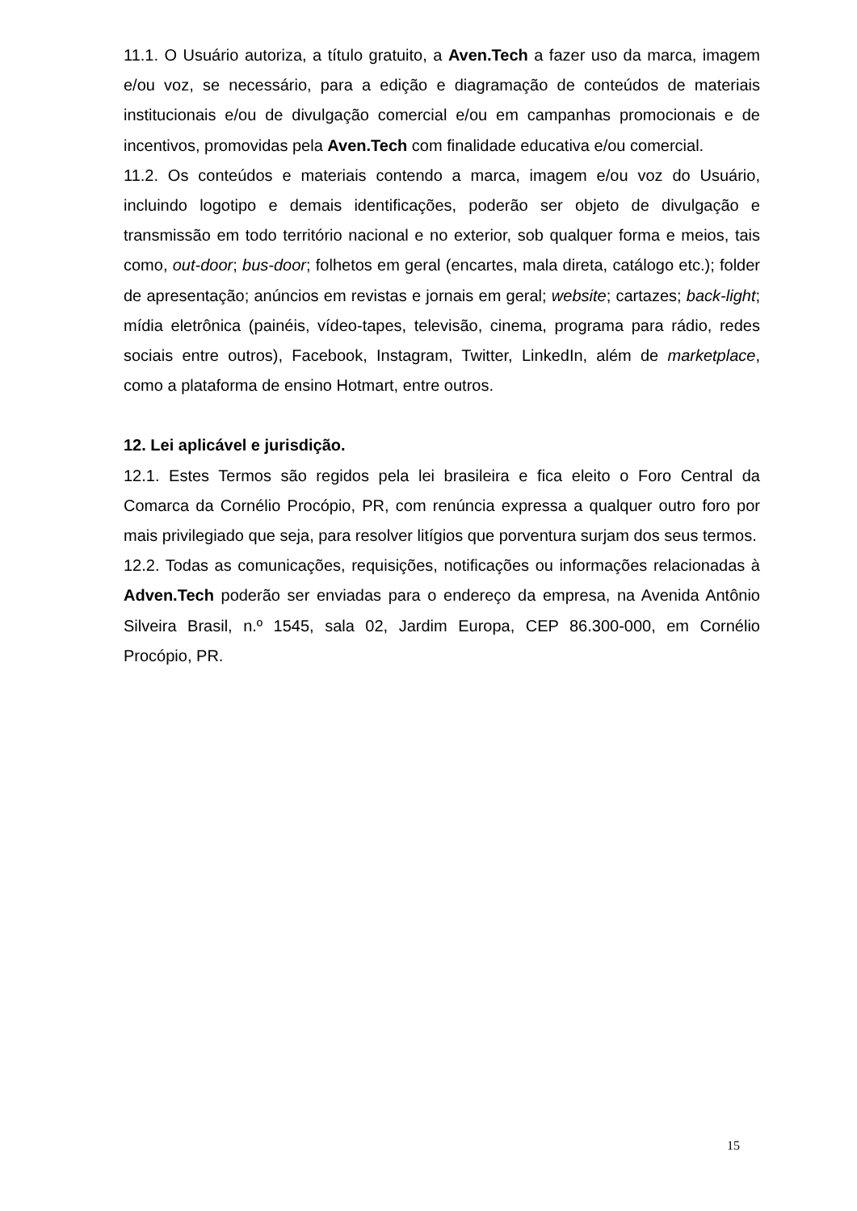11.1. O Usuário autoriza, a título gratuito, a Aven.Tech a fazer uso da marca, imagem e/ou voz, se necessário, para a edição e diagramação de conteúdos de materiais institucionais e/ou de divulgação comercial e/ou em campanhas promocionais e de incentivos, promovidas pela Aven.Tech com finalidade educativa e/ou comercial.
11.2. Os conteúdos e materiais contendo a marca, imagem e/ou voz do Usuário, incluindo logotipo e demais identificações, poderão ser objeto de divulgação e transmissão em todo território nacional e no exterior, sob qualquer forma e meios, tais como, out-door; bus-door; folhetos em geral (encartes, mala direta, catálogo etc.); folder de apresentação; anúncios em revistas e jornais em geral; website; cartazes; back-light; mídia eletrônica (painéis, vídeo-tapes, televisão, cinema, programa para rádio, redes sociais entre outros), Facebook, Instagram, Twitter, LinkedIn, além de marketplace, como a plataforma de ensino Hotmart, entre outros.
12. Lei aplicável e jurisdição.
12.1. Estes Termos são regidos pela lei brasileira e fica eleito o Foro Central da Comarca da Cornélio Procópio, PR, com renúncia expressa a qualquer outro foro por mais privilegiado que seja, para resolver litígios que porventura surjam dos seus termos.
12.2. Todas as comunicações, requisições, notificações ou informações relacionadas à Adven.Tech poderão ser enviadas para o endereço da empresa, na Avenida Antônio Silveira Brasil, n.º 1545, sala 02, Jardim Europa, CEP 86.300-000, em Cornélio Procópio, PR.
15